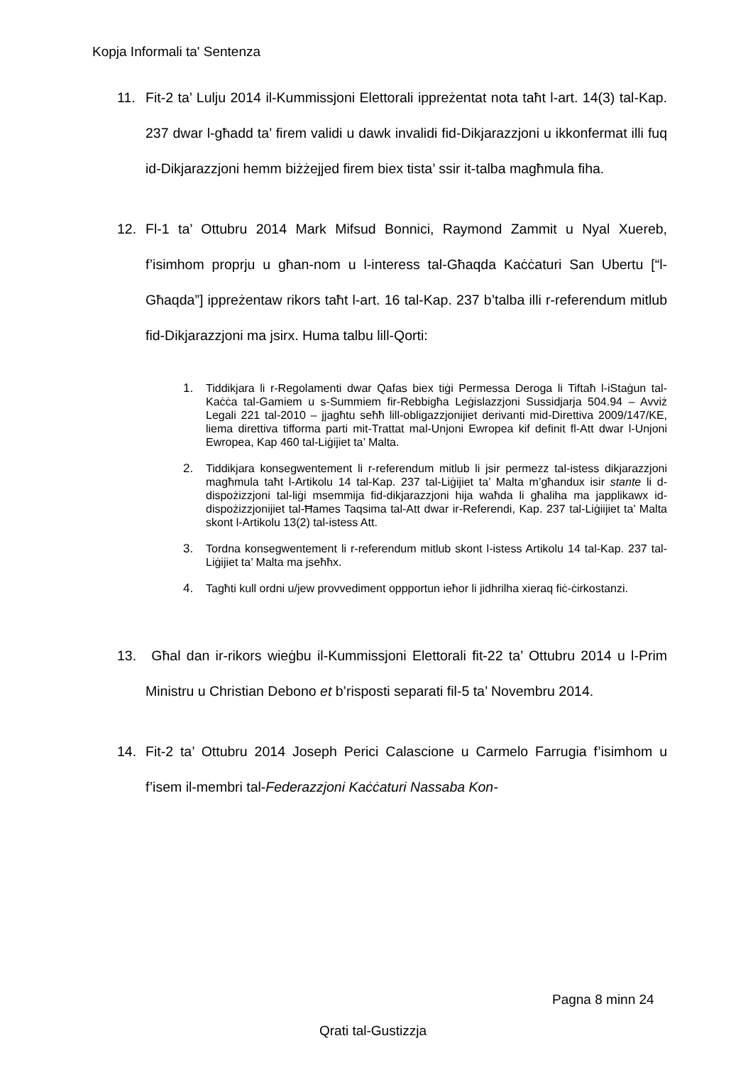Kopja Informali ta' Sentenza
11. Fit-2 ta’ Lulju 2014 il-Kummissjoni Elettorali ippreżentat nota taħt l-art. 14(3) tal-Kap. 237 dwar l-għadd ta’ firem validi u dawk invalidi fid-Dikjarazzjoni u ikkonfermat illi fuq id-Dikjarazzjoni hemm biżżejjed firem biex tista’ ssir it-talba magħmula fiha.
12. Fl-1 ta’ Ottubru 2014 Mark Mifsud Bonnici, Raymond Zammit u Nyal Xuereb, f’isimhom proprju u għan-nom u l-interess tal-Għaqda Kaċċaturi San Ubertu [“l-Għaqda”] ippreżentaw rikors taħt l-art. 16 tal-Kap. 237 b’talba illi r-referendum mitlub fid-Dikjarazzjoni ma jsirx. Huma talbu lill-Qorti:
1. Tiddikjara li r-Regolamenti dwar Qafas biex tiġi Permessa Deroga li Tiftaħ l-iStaġun tal-Kaċċa tal-Gamiem u s-Summiem fir-Rebbigħa Leġislazzjoni Sussidjarja 504.94 – Avviż Legali 221 tal-2010 – jjagħtu seħħ lill-obligazzjonijiet derivanti mid-Direttiva 2009/147/KE, liema direttiva tifforma parti mit-Trattat mal-Unjoni Ewropea kif definit fl-Att dwar l-Unjoni Ewropea, Kap 460 tal-Liġijiet ta’ Malta.
2. Tiddikjara konsegwentement li r-referendum mitlub li jsir permezz tal-istess dikjarazzjoni magħmula taħt l-Artikolu 14 tal-Kap. 237 tal-Liġijiet ta’ Malta m’għandux isir stante li d-dispożizzjoni tal-liġi msemmija fid-dikjarazzjoni hija waħda li għaliha ma japplikawx id-dispożizzjonijiet tal-Ħames Taqsima tal-Att dwar ir-Referendi, Kap. 237 tal-Liġiijiet ta’ Malta skont l-Artikolu 13(2) tal-istess Att.
3. Tordna konsegwentement li r-referendum mitlub skont l-istess Artikolu 14 tal-Kap. 237 tal-Liġijiet ta’ Malta ma jseħħx.
4. Tagħti kull ordni u/jew provvediment oppportun ieħor li jidhrilha xieraq fiċ-ċirkostanzi.
13. Għal dan ir-rikors wieġbu il-Kummissjoni Elettorali fit-22 ta’ Ottubru 2014 u l-Prim Ministru u Christian Debono et b’risposti separati fil-5 ta’ Novembru 2014.
14. Fit-2 ta’ Ottubru 2014 Joseph Perici Calascione u Carmelo Farrugia f’isimhom u f’isem il-membri tal-Federazzjoni Kaċċaturi Nassaba Kon-
Pagna 8 minn 24
Qrati tal-Gustizzja